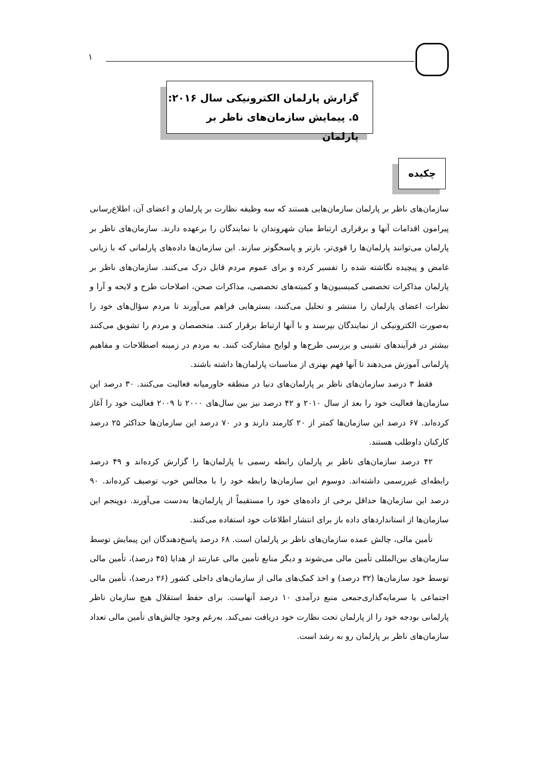۱
گزارش پارلمان الکترونیکی سال ۲۰۱۶:
۵. پیمایش سازمان‌های ناظر بر پارلمان
چکیده
سازمان‌های ناظر بر پارلمان سازمان‌هایی هستند که سه وظیفه نظارت بر پارلمان و اعضای آن، اطلاع‌رسانی پیرامون اقدامات آنها و برقراری ارتباط میان شهروندان با نمایندگان را برعهده دارند. سازمان‌های ناظر بر پارلمان می‌توانند پارلمان‌ها را قوی‌تر، بازتر و پاسخگوتر سازند. این سازمان‌ها داده‌های پارلمانی که با زبانی غامض و پیچیده نگاشته شده را تفسیر کرده و برای عموم مردم قابل درک می‌کنند. سازمان‌های ناظر بر پارلمان مذاکرات تخصصی کمیسیون‌ها و کمیته‌های تخصصی، مذاکرات صحن، اصلاحات طرح و لایحه و آرا و نظرات اعضای پارلمان را منتشر و تحلیل می‌کنند، بسترهایی فراهم می‌آورند تا مردم سؤال‌های خود را به‌صورت الکترونیکی از نمایندگان بپرسند و با آنها ارتباط برقرار کنند. متخصصان و مردم را تشویق می‌کنند بیشتر در فرآیندهای تقنینی و بررسی طرح‌ها و لوایح مشارکت کنند. به مردم در زمینه اصطلاحات و مفاهیم پارلمانی آموزش می‌دهند تا آنها فهم بهتری از مناسبات پارلمان‌ها داشته باشند.
فقط ۳ درصد سازمان‌های ناظر بر پارلمان‌های دنیا در منطقه خاورمیانه فعالیت می‌کنند. ۳۰ درصد این سازمان‌ها فعالیت خود را بعد از سال ۲۰۱۰ و ۴۲ درصد نیز بین سال‌های ۲۰۰۰ تا ۲۰۰۹ فعالیت خود را آغاز کرده‌اند. ۶۷ درصد این سازمان‌ها کمتر از ۲۰ کارمند دارند و در ۷۰ درصد این سازمان‌ها حداکثر ۲۵ درصد کارکنان داوطلب هستند.
۴۲ درصد سازمان‌های ناظر بر پارلمان رابطه رسمی با پارلمان‌ها را گزارش کرده‌اند و ۴۹ درصد رابطه‌ای غیررسمی داشته‌اند. دوسوم این سازمان‌ها رابطه خود را با مجالس خوب توصیف کرده‌اند. ۹۰ درصد این سازمان‌ها حداقل برخی از داده‌های خود را مستقیماً از پارلمان‌ها به‌دست می‌آورند. دوپنجم این سازمان‌ها از استانداردهای داده باز برای انتشار اطلاعات خود استفاده می‌کنند.
تأمین مالی، چالش عمده سازمان‌های ناظر بر پارلمان است. ۶۸ درصد پاسخ‌دهندگان این پیمایش توسط سازمان‌های بین‌المللی تأمین مالی می‌شوند و دیگر منابع تأمین مالی عبارتند از هدایا (۴۵ درصد)، تأمین مالی توسط خود سازمان‌ها (۳۲ درصد) و اخذ کمک‌های مالی از سازمان‌های داخلی کشور (۲۶ درصد)، تأمین مالی اجتماعی یا سرمایه‌گذاری‌جمعی منبع درآمدی ۱۰ درصد آنهاست. برای حفظ استقلال هیچ سازمان ناظر پارلمانی بودجه خود را از پارلمان تحت نظارت خود دریافت نمی‌کند. به‌رغم وجود چالش‌های تأمین مالی تعداد سازمان‌های ناظر بر پارلمان رو به رشد است.